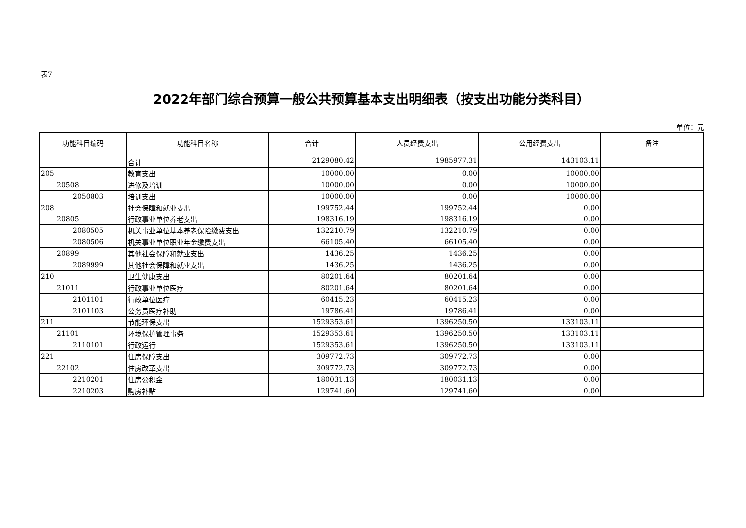表7
2022年部门综合预算一般公共预算基本支出明细表（按支出功能分类科目）
单位：元
| 功能科目编码 | 功能科目名称 | 合计 | 人员经费支出 | 公用经费支出 | 备注 |
| --- | --- | --- | --- | --- | --- |
| | 合计 | 2129080.42 | 1985977.31 | 143103.11 | |
| 205 | 教育支出 | 10000.00 | 0.00 | 10000.00 | |
| 20508 | 进修及培训 | 10000.00 | 0.00 | 10000.00 | |
| 2050803 | 培训支出 | 10000.00 | 0.00 | 10000.00 | |
| 208 | 社会保障和就业支出 | 199752.44 | 199752.44 | 0.00 | |
| 20805 | 行政事业单位养老支出 | 198316.19 | 198316.19 | 0.00 | |
| 2080505 | 机关事业单位基本养老保险缴费支出 | 132210.79 | 132210.79 | 0.00 | |
| 2080506 | 机关事业单位职业年金缴费支出 | 66105.40 | 66105.40 | 0.00 | |
| 20899 | 其他社会保障和就业支出 | 1436.25 | 1436.25 | 0.00 | |
| 2089999 | 其他社会保障和就业支出 | 1436.25 | 1436.25 | 0.00 | |
| 210 | 卫生健康支出 | 80201.64 | 80201.64 | 0.00 | |
| 21011 | 行政事业单位医疗 | 80201.64 | 80201.64 | 0.00 | |
| 2101101 | 行政单位医疗 | 60415.23 | 60415.23 | 0.00 | |
| 2101103 | 公务员医疗补助 | 19786.41 | 19786.41 | 0.00 | |
| 211 | 节能环保支出 | 1529353.61 | 1396250.50 | 133103.11 | |
| 21101 | 环境保护管理事务 | 1529353.61 | 1396250.50 | 133103.11 | |
| 2110101 | 行政运行 | 1529353.61 | 1396250.50 | 133103.11 | |
| 221 | 住房保障支出 | 309772.73 | 309772.73 | 0.00 | |
| 22102 | 住房改革支出 | 309772.73 | 309772.73 | 0.00 | |
| 2210201 | 住房公积金 | 180031.13 | 180031.13 | 0.00 | |
| 2210203 | 购房补贴 | 129741.60 | 129741.60 | 0.00 | |